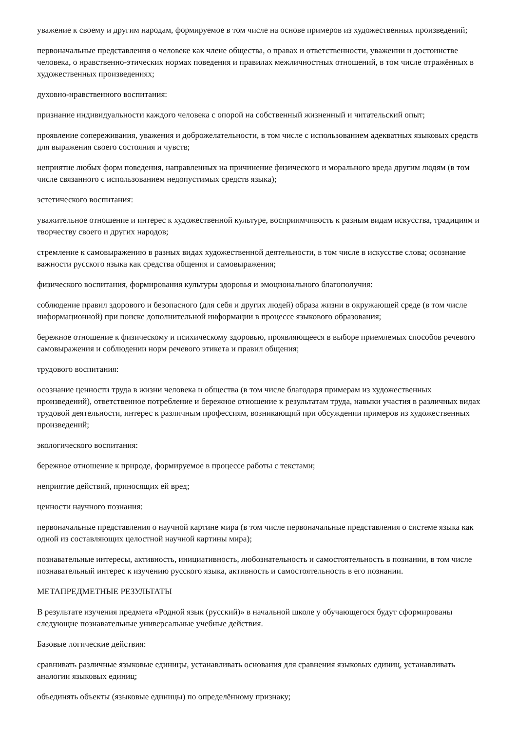уважение к своему и другим народам, формируемое в том числе на основе примеров из художественных произведений;
первоначальные представления о человеке как члене общества, о правах и ответственности, уважении и достоинстве человека, о нравственно-этических нормах поведения и правилах межличностных отношений, в том числе отражённых в художественных произведениях;
духовно-нравственного воспитания:
признание индивидуальности каждого человека с опорой на собственный жизненный и читательский опыт;
проявление сопереживания, уважения и доброжелательности, в том числе с использованием адекватных языковых средств для выражения своего состояния и чувств;
неприятие любых форм поведения, направленных на причинение физического и морального вреда другим людям (в том числе связанного с использованием недопустимых средств языка);
эстетического воспитания:
уважительное отношение и интерес к художественной культуре, восприимчивость к разным видам искусства, традициям и творчеству своего и других народов;
стремление к самовыражению в разных видах художественной деятельности, в том числе в искусстве слова; осознание важности русского языка как средства общения и самовыражения;
физического воспитания, формирования культуры здоровья и эмоционального благополучия:
соблюдение правил здорового и безопасного (для себя и других людей) образа жизни в окружающей среде (в том числе информационной) при поиске дополнительной информации в процессе языкового образования;
бережное отношение к физическому и психическому здоровью, проявляющееся в выборе приемлемых способов речевого самовыражения и соблюдении норм речевого этикета и правил общения;
трудового воспитания:
осознание ценности труда в жизни человека и общества (в том числе благодаря примерам из художественных произведений), ответственное потребление и бережное отношение к результатам труда, навыки участия в различных видах трудовой деятельности, интерес к различным профессиям, возникающий при обсуждении примеров из художественных произведений;
экологического воспитания:
бережное отношение к природе, формируемое в процессе работы с текстами;
неприятие действий, приносящих ей вред;
ценности научного познания:
первоначальные представления о научной картине мира (в том числе первоначальные представления о системе языка как одной из составляющих целостной научной картины мира);
познавательные интересы, активность, инициативность, любознательность и самостоятельность в познании, в том числе познавательный интерес к изучению русского языка, активность и самостоятельность в его познании.
МЕТАПРЕДМЕТНЫЕ РЕЗУЛЬТАТЫ
В результате изучения предмета «Родной язык (русский)» в начальной школе у обучающегося будут сформированы следующие познавательные универсальные учебные действия.
Базовые логические действия:
сравнивать различные языковые единицы, устанавливать основания для сравнения языковых единиц, устанавливать аналогии языковых единиц;
объединять объекты (языковые единицы) по определённому признаку;